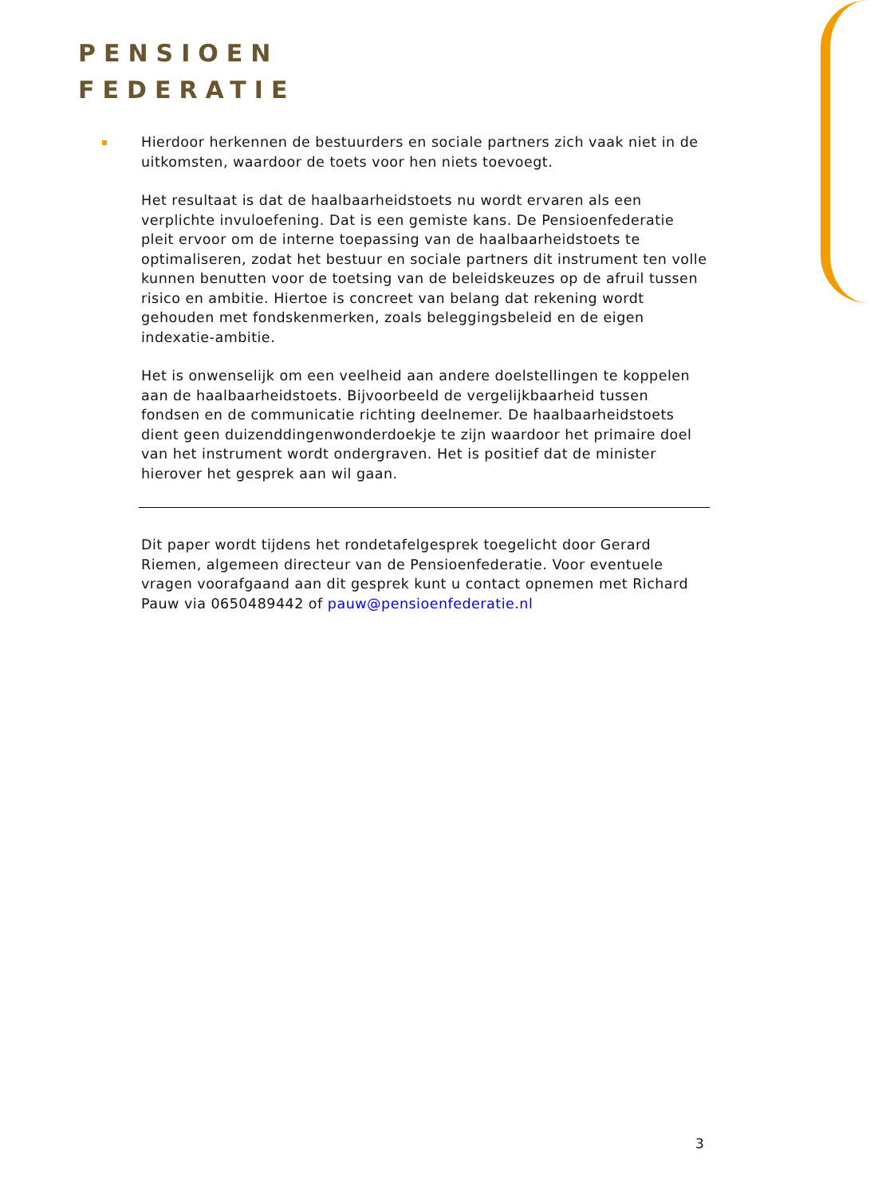PENSIOEN
FEDERATIE
Hierdoor herkennen de bestuurders en sociale partners zich vaak niet in de uitkomsten, waardoor de toets voor hen niets toevoegt.
Het resultaat is dat de haalbaarheidstoets nu wordt ervaren als een verplichte invuloefening. Dat is een gemiste kans. De Pensioenfederatie pleit ervoor om de interne toepassing van de haalbaarheidstoets te optimaliseren, zodat het bestuur en sociale partners dit instrument ten volle kunnen benutten voor de toetsing van de beleidskeuzes op de afruil tussen risico en ambitie. Hiertoe is concreet van belang dat rekening wordt gehouden met fondskenmerken, zoals beleggingsbeleid en de eigen indexatie-ambitie.
Het is onwenselijk om een veelheid aan andere doelstellingen te koppelen aan de haalbaarheidstoets. Bijvoorbeeld de vergelijkbaarheid tussen fondsen en de communicatie richting deelnemer. De haalbaarheidstoets dient geen duizenddingenwonderdoekje te zijn waardoor het primaire doel van het instrument wordt ondergraven. Het is positief dat de minister hierover het gesprek aan wil gaan.
Dit paper wordt tijdens het rondetafelgesprek toegelicht door Gerard Riemen, algemeen directeur van de Pensioenfederatie. Voor eventuele vragen voorafgaand aan dit gesprek kunt u contact opnemen met Richard Pauw via 0650489442 of pauw@pensioenfederatie.nl
3